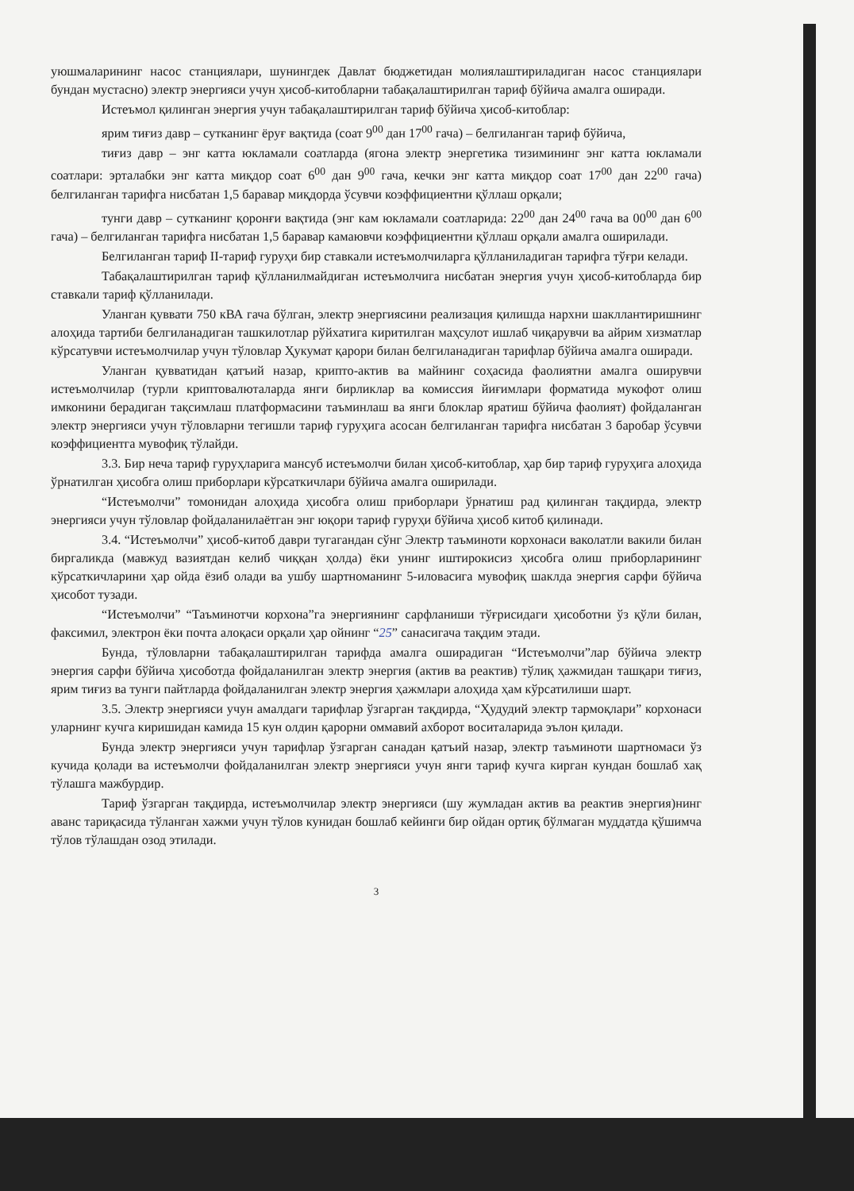уюшмаларининг насос станциялари, шунингдек Давлат бюджетидан молиялаштириладиган насос станциялари бундан мустасно) электр энергияси учун ҳисоб-китобларни табақалаштирилган тариф бўйича амалга оширади.
Истеъмол қилинган энергия учун табақалаштирилган тариф бўйича ҳисоб-китоблар:
ярим тиғиз давр – сутканинг ёруғ вақтида (соат 9<sup>00</sup> дан 17<sup>00</sup> гача) – белгиланган тариф бўйича,
тиғиз давр – энг катта юкламали соатларда (ягона электр энергетика тизимининг энг катта юкламали соатлари: эрталабки энг катта миқдор соат 6<sup>00</sup> дан 9<sup>00</sup> гача, кечки энг катта миқдор соат 17<sup>00</sup> дан 22<sup>00</sup> гача) белгиланган тарифга нисбатан 1,5 баравар миқдорда ўсувчи коэффициентни қўллаш орқали;
тунги давр – сутканинг қоронғи вақтида (энг кам юкламали соатларида: 22<sup>00</sup> дан 24<sup>00</sup> гача ва 00<sup>00</sup> дан 6<sup>00</sup> гача) – белгиланган тарифга нисбатан 1,5 баравар камаювчи коэффициентни қўллаш орқали амалга оширилади.
Белгиланган тариф II-тариф гуруҳи бир ставкали истеъмолчиларга қўлланиладиган тарифга тўғри келади.
Табақалаштирилган тариф қўлланилмайдиган истеъмолчига нисбатан энергия учун ҳисоб-китобларда бир ставкали тариф қўлланилади.
Уланган қуввати 750 кВА гача бўлган, электр энергиясини реализация қилишда нархни шакллантиришнинг алоҳида тартиби белгиланадиган ташкилотлар рўйхатига киритилган маҳсулот ишлаб чиқарувчи ва айрим хизматлар кўрсатувчи истеъмолчилар учун тўловлар Ҳукумат қарори билан белгиланадиган тарифлар бўйича амалга оширади.
Уланган қувватидан қатъий назар, крипто-актив ва майнинг соҳасида фаолиятни амалга оширувчи истеъмолчилар (турли криптовалюталарда янги бирликлар ва комиссия йиғимлари форматида мукофот олиш имконини берадиган тақсимлаш платформасини таъминлаш ва янги блоклар яратиш бўйича фаолият) фойдаланган электр энергияси учун тўловларни тегишли тариф гуруҳига асосан белгиланган тарифга нисбатан 3 баробар ўсувчи коэффициентга мувофиқ тўлайди.
3.3. Бир неча тариф гуруҳларига мансуб истеъмолчи билан ҳисоб-китоблар, ҳар бир тариф гуруҳига алоҳида ўрнатилган ҳисобга олиш приборлари кўрсаткичлари бўйича амалга оширилади.
“Истеъмолчи” томонидан алоҳида ҳисобга олиш приборлари ўрнатиш рад қилинган тақдирда, электр энергияси учун тўловлар фойдаланилаётган энг юқори тариф гуруҳи бўйича ҳисоб китоб қилинади.
3.4. “Истеъмолчи” ҳисоб-китоб даври тугагандан сўнг Электр таъминоти корхонаси ваколатли вакили билан биргаликда (мавжуд вазиятдан келиб чиққан ҳолда) ёки унинг иштирокисиз ҳисобга олиш приборларининг кўрсаткичларини ҳар ойда ёзиб олади ва ушбу шартноманинг 5-иловасига мувофиқ шаклда энергия сарфи бўйича ҳисобот тузади.
“Истеъмолчи” “Таъминотчи корхона”га энергиянинг сарфланиши тўғрисидаги ҳисоботни ўз қўли билан, факсимил, электрон ёки почта алоқаси орқали ҳар ойнинг “25” санасигача тақдим этади.
Бунда, тўловларни табақалаштирилган тарифда амалга оширадиган “Истеъмолчи”лар бўйича электр энергия сарфи бўйича ҳисоботда фойдаланилган электр энергия (актив ва реактив) тўлиқ ҳажмидан ташқари тиғиз, ярим тиғиз ва тунги пайтларда фойдаланилган электр энергия ҳажмлари алоҳида ҳам кўрсатилиши шарт.
3.5. Электр энергияси учун амалдаги тарифлар ўзгарган тақдирда, “Ҳудудий электр тармоқлари” корхонаси уларнинг кучга киришидан камида 15 кун олдин қарорни оммавий ахборот воситаларида эълон қилади.
Бунда электр энергияси учун тарифлар ўзгарган санадан қатъий назар, электр таъминоти шартномаси ўз кучида қолади ва истеъмолчи фойдаланилган электр энергияси учун янги тариф кучга кирган кундан бошлаб хақ тўлашга мажбурдир.
Тариф ўзгарган тақдирда, истеъмолчилар электр энергияси (шу жумладан актив ва реактив энергия)нинг аванс тариқасида тўланган хажми учун тўлов кунидан бошлаб кейинги бир ойдан ортиқ бўлмаган муддатда қўшимча тўлов тўлашдан озод этилади.
3